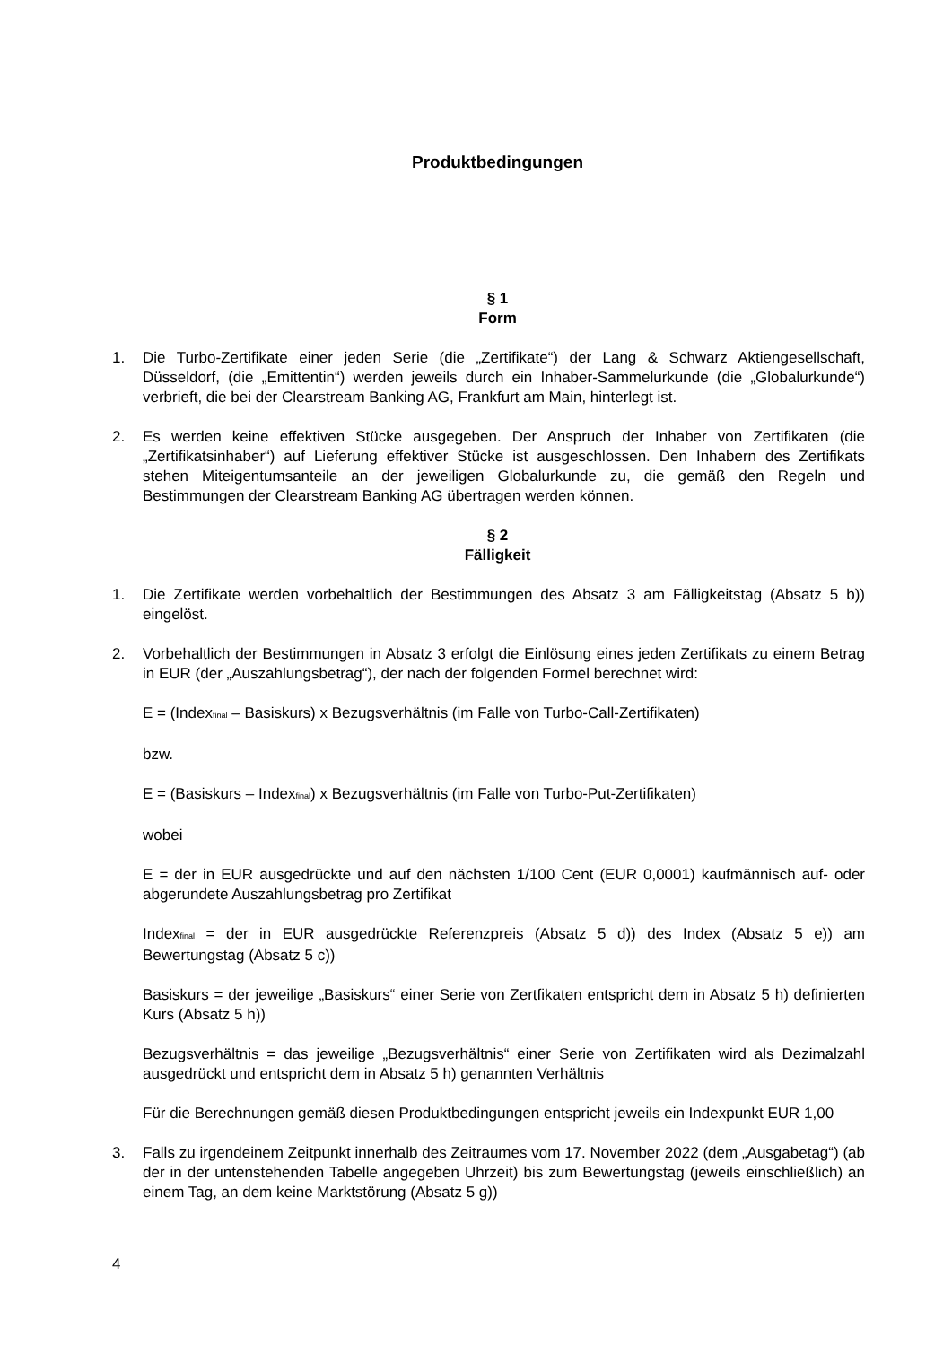Produktbedingungen
§ 1
Form
1. Die Turbo-Zertifikate einer jeden Serie (die „Zertifikate“) der Lang & Schwarz Aktiengesellschaft, Düsseldorf, (die „Emittentin“) werden jeweils durch ein Inhaber-Sammelurkunde (die „Globalurkunde“) verbrieft, die bei der Clearstream Banking AG, Frankfurt am Main, hinterlegt ist.
2. Es werden keine effektiven Stücke ausgegeben. Der Anspruch der Inhaber von Zertifikaten (die „Zertifikatsinhaber“) auf Lieferung effektiver Stücke ist ausgeschlossen. Den Inhabern des Zertifikats stehen Miteigentumsanteile an der jeweiligen Globalurkunde zu, die gemäß den Regeln und Bestimmungen der Clearstream Banking AG übertragen werden können.
§ 2
Fälligkeit
1. Die Zertifikate werden vorbehaltlich der Bestimmungen des Absatz 3 am Fälligkeitstag (Absatz 5 b)) eingelöst.
2. Vorbehaltlich der Bestimmungen in Absatz 3 erfolgt die Einlösung eines jeden Zertifikats zu einem Betrag in EUR (der „Auszahlungsbetrag“), der nach der folgenden Formel berechnet wird:
E = (Index<sub>final</sub> – Basiskurs) x Bezugsverhältnis (im Falle von Turbo-Call-Zertifikaten)
bzw.
E = (Basiskurs – Index<sub>final</sub>) x Bezugsverhältnis (im Falle von Turbo-Put-Zertifikaten)
wobei
E = der in EUR ausgedrückte und auf den nächsten 1/100 Cent (EUR 0,0001) kaufmännisch auf- oder abgerundete Auszahlungsbetrag pro Zertifikat
Index<sub>final</sub> = der in EUR ausgedrückte Referenzpreis (Absatz 5 d)) des Index (Absatz 5 e)) am Bewertungstag (Absatz 5 c))
Basiskurs = der jeweilige „Basiskurs“ einer Serie von Zertfikaten entspricht dem in Absatz 5 h) definierten Kurs (Absatz 5 h))
Bezugsverhältnis = das jeweilige „Bezugsverhältnis“ einer Serie von Zertifikaten wird als Dezimalzahl ausgedrückt und entspricht dem in Absatz 5 h) genannten Verhältnis
Für die Berechnungen gemäß diesen Produktbedingungen entspricht jeweils ein Indexpunkt EUR 1,00
3. Falls zu irgendeinem Zeitpunkt innerhalb des Zeitraumes vom 17. November 2022 (dem „Ausgabetag“) (ab der in der untenstehenden Tabelle angegeben Uhrzeit) bis zum Bewertungstag (jeweils einschließlich) an einem Tag, an dem keine Marktstörung (Absatz 5 g))
4